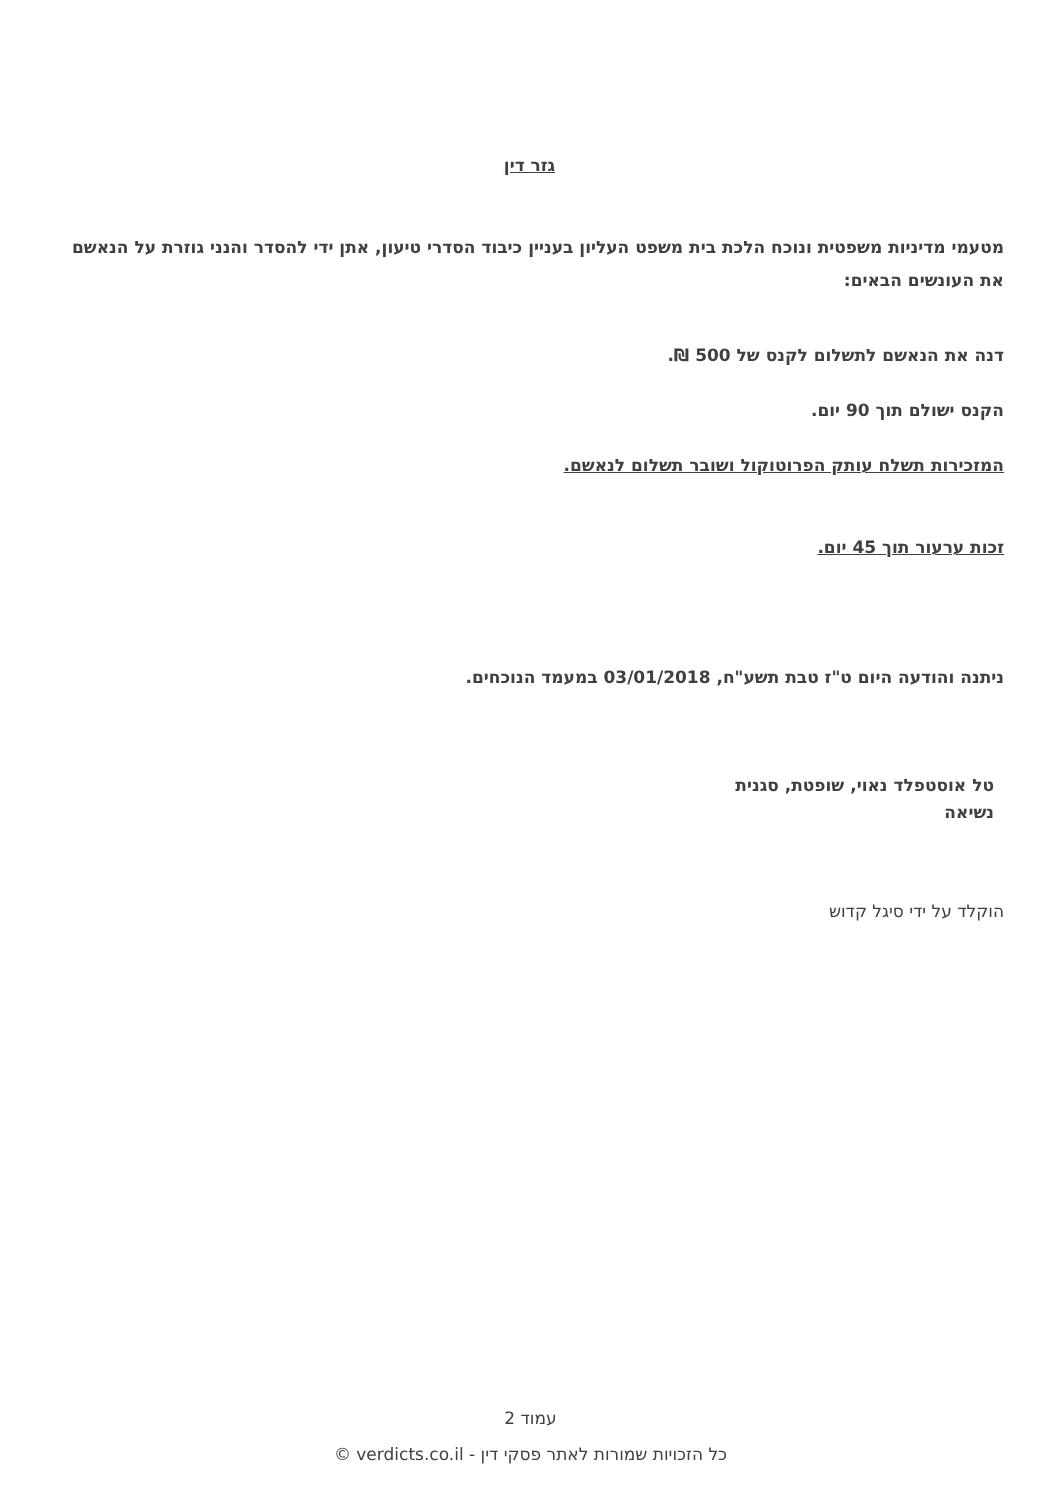גזר דין
מטעמי מדיניות משפטית ונוכח הלכת בית משפט העליון בעניין כיבוד הסדרי טיעון, אתן ידי להסדר והנני גוזרת על הנאשם את העונשים הבאים:
דנה את הנאשם לתשלום לקנס של 500 ₪.
הקנס ישולם תוך 90 יום.
המזכירות תשלח עותק הפרוטוקול ושובר תשלום לנאשם.
זכות ערעור תוך 45 יום.
ניתנה והודעה היום ט"ז טבת תשע"ח, 03/01/2018 במעמד הנוכחים.
טל אוסטפלד נאוי, שופטת, סגנית
נשיאה
הוקלד על ידי סיגל קדוש
עמוד 2
כל הזכויות שמורות לאתר פסקי דין - verdicts.co.il ©